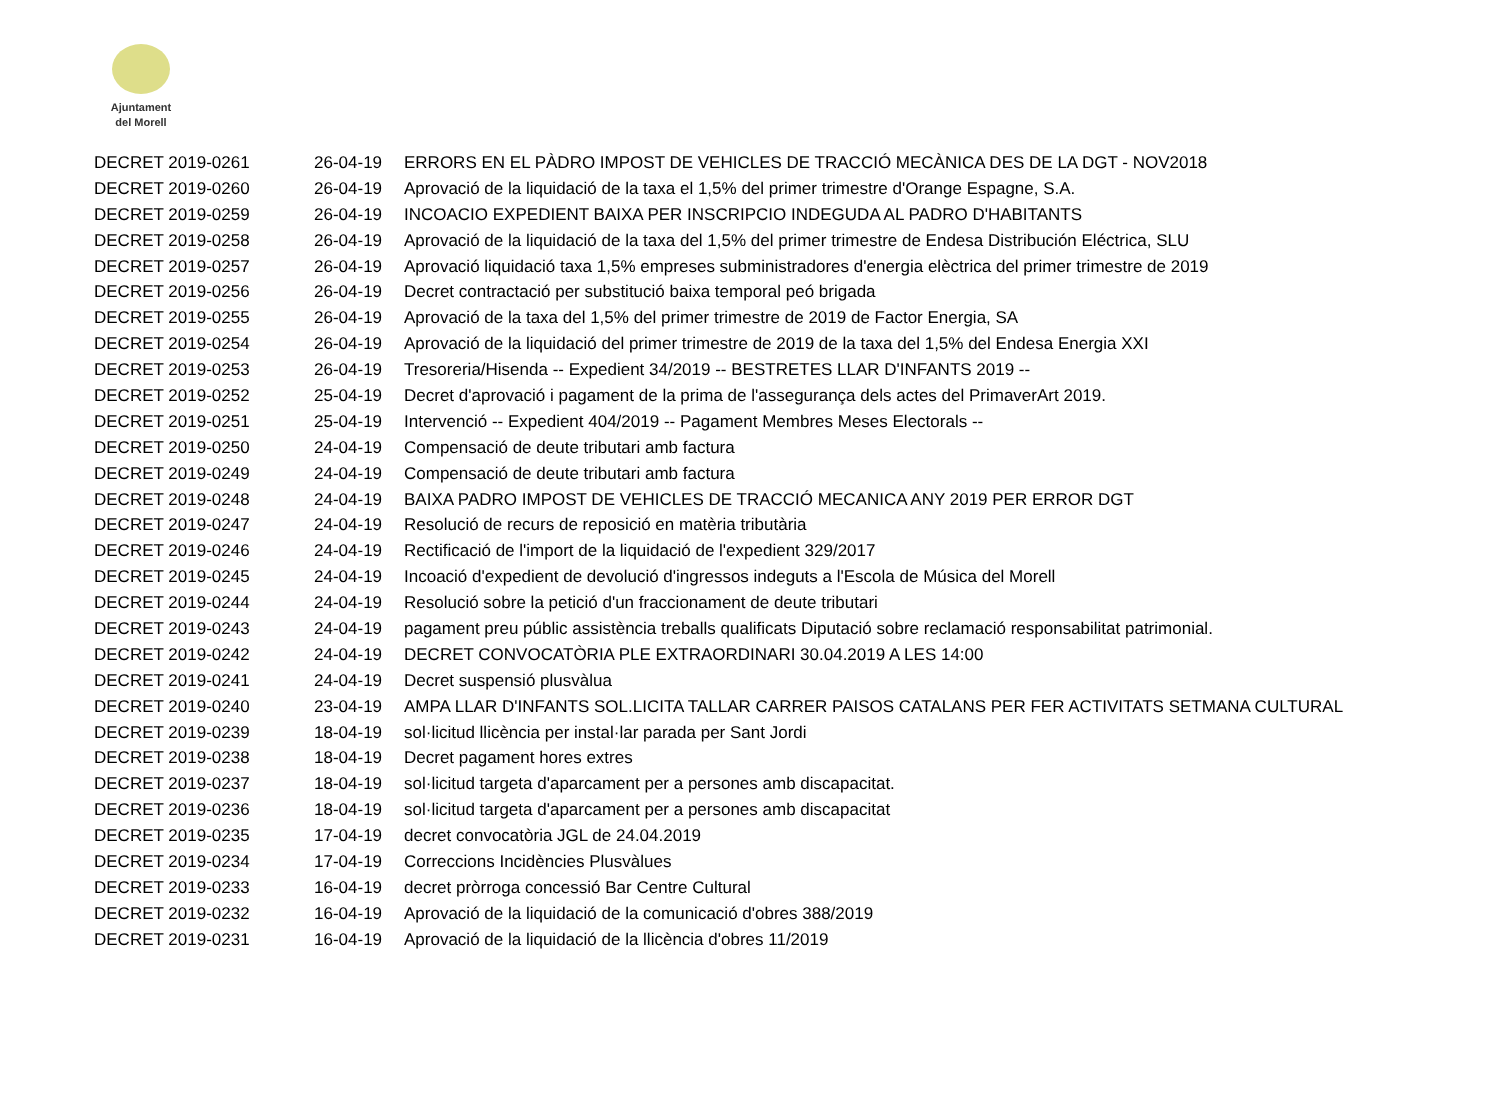Ajuntament
del Morell
| DECRET 2019-0261 | 26-04-19 | ERRORS EN EL PÀDRO IMPOST DE VEHICLES DE TRACCIÓ MECÀNICA DES DE LA DGT - NOV2018 |
| DECRET 2019-0260 | 26-04-19 | Aprovació de la liquidació de la taxa el 1,5% del primer trimestre d'Orange Espagne, S.A. |
| DECRET 2019-0259 | 26-04-19 | INCOACIO EXPEDIENT BAIXA PER INSCRIPCIO INDEGUDA AL PADRO D'HABITANTS |
| DECRET 2019-0258 | 26-04-19 | Aprovació de la liquidació de la taxa del 1,5% del primer trimestre de Endesa Distribución Eléctrica, SLU |
| DECRET 2019-0257 | 26-04-19 | Aprovació liquidació taxa 1,5% empreses subministradores d'energia elèctrica del primer trimestre de 2019 |
| DECRET 2019-0256 | 26-04-19 | Decret contractació per substitució baixa temporal peó brigada |
| DECRET 2019-0255 | 26-04-19 | Aprovació de la taxa del 1,5% del primer trimestre de 2019 de Factor Energia, SA |
| DECRET 2019-0254 | 26-04-19 | Aprovació de la liquidació del primer trimestre de 2019 de la taxa del 1,5% del Endesa Energia XXI |
| DECRET 2019-0253 | 26-04-19 | Tresoreria/Hisenda -- Expedient 34/2019 -- BESTRETES LLAR D'INFANTS 2019 -- |
| DECRET 2019-0252 | 25-04-19 | Decret d'aprovació i pagament de la prima de l'assegurança dels actes del PrimaverArt 2019. |
| DECRET 2019-0251 | 25-04-19 | Intervenció -- Expedient 404/2019 -- Pagament Membres Meses Electorals -- |
| DECRET 2019-0250 | 24-04-19 | Compensació de deute tributari amb factura |
| DECRET 2019-0249 | 24-04-19 | Compensació de deute tributari amb factura |
| DECRET 2019-0248 | 24-04-19 | BAIXA PADRO IMPOST DE VEHICLES DE TRACCIÓ MECANICA ANY 2019 PER ERROR DGT |
| DECRET 2019-0247 | 24-04-19 | Resolució de recurs de reposició en matèria tributària |
| DECRET 2019-0246 | 24-04-19 | Rectificació de l'import de la liquidació de l'expedient 329/2017 |
| DECRET 2019-0245 | 24-04-19 | Incoació d'expedient de devolució d'ingressos indeguts a l'Escola de Música del Morell |
| DECRET 2019-0244 | 24-04-19 | Resolució sobre la petició d'un fraccionament de deute tributari |
| DECRET 2019-0243 | 24-04-19 | pagament preu públic assistència treballs qualificats Diputació sobre reclamació responsabilitat patrimonial. |
| DECRET 2019-0242 | 24-04-19 | DECRET CONVOCATÒRIA PLE EXTRAORDINARI 30.04.2019 A LES 14:00 |
| DECRET 2019-0241 | 24-04-19 | Decret suspensió plusvàlua |
| DECRET 2019-0240 | 23-04-19 | AMPA LLAR D'INFANTS SOL.LICITA TALLAR CARRER PAISOS CATALANS PER FER ACTIVITATS SETMANA CULTURAL |
| DECRET 2019-0239 | 18-04-19 | sol·licitud llicència per instal·lar parada per Sant Jordi |
| DECRET 2019-0238 | 18-04-19 | Decret pagament hores extres |
| DECRET 2019-0237 | 18-04-19 | sol·licitud targeta d'aparcament per a persones amb discapacitat. |
| DECRET 2019-0236 | 18-04-19 | sol·licitud targeta d'aparcament per a persones amb discapacitat |
| DECRET 2019-0235 | 17-04-19 | decret convocatòria JGL de 24.04.2019 |
| DECRET 2019-0234 | 17-04-19 | Correccions Incidències Plusvàlues |
| DECRET 2019-0233 | 16-04-19 | decret pròrroga concessió Bar Centre Cultural |
| DECRET 2019-0232 | 16-04-19 | Aprovació de la liquidació de la comunicació d'obres 388/2019 |
| DECRET 2019-0231 | 16-04-19 | Aprovació de la liquidació de la llicència d'obres 11/2019 |